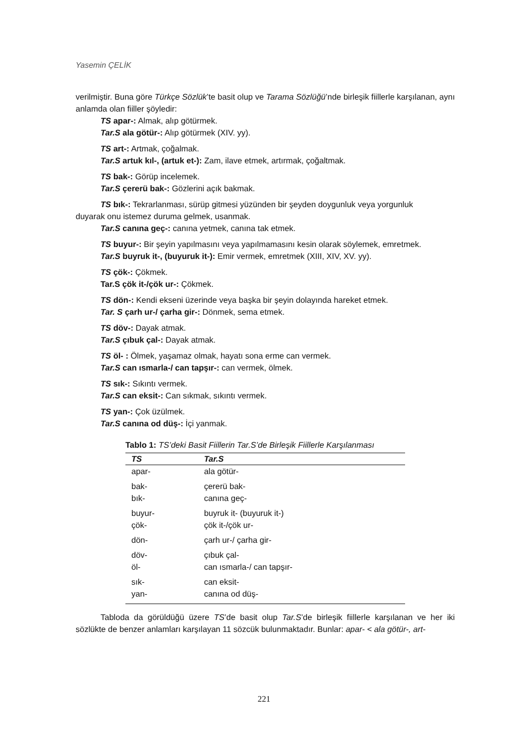Yasemin ÇELİK
verilmiştir. Buna göre Türkçe Sözlük’te basit olup ve Tarama Sözlüğü’nde birleşik fiillerle karşılanan, aynı anlamda olan fiiller şöyledir:
TS apar-: Almak, alıp götürmek.
Tar.S ala götür-: Alıp götürmek (XIV. yy).
TS art-: Artmak, çoğalmak.
Tar.S artuk kıl-, (artuk et-): Zam, ilave etmek, artırmak, çoğaltmak.
TS bak-: Görüp incelemek.
Tar.S çererü bak-: Gözlerini açık bakmak.
TS bık-: Tekrarlanması, sürüp gitmesi yüzünden bir şeyden doygunluk veya yorgunluk
duyarak onu istemez duruma gelmek, usanmak.
Tar.S canına geç-: canına yetmek, canına tak etmek.
TS buyur-: Bir şeyin yapılmasını veya yapılmamasını kesin olarak söylemek, emretmek.
Tar.S buyruk it-, (buyuruk it-): Emir vermek, emretmek (XIII, XIV, XV. yy).
TS çök-: Çökmek.
Tar.S çök it-/çök ur-: Çökmek.
TS dön-: Kendi ekseni üzerinde veya başka bir şeyin dolayında hareket etmek.
Tar. S çarh ur-/ çarha gir-: Dönmek, sema etmek.
TS döv-: Dayak atmak.
Tar.S çıbuk çal-: Dayak atmak.
TS öl- : Ölmek, yaşamaz olmak, hayatı sona erme can vermek.
Tar.S can ısmarla-/ can tapşır-: can vermek, ölmek.
TS sık-: Sıkıntı vermek.
Tar.S can eksit-: Can sıkmak, sıkıntı vermek.
TS yan-: Çok üzülmek.
Tar.S canına od düş-: İçi yanmak.
Tablo 1: TS’deki Basit Fiillerin Tar.S’de Birleşik Fiillerle Karşılanması
| TS | Tar.S |
| --- | --- |
| apar- | ala götür- |
| bak- bık- | çererü bak- canına geç- |
| buyur- çök- | buyruk it- (buyuruk it-) çök it-/çök ur- |
| dön- | çarh ur-/ çarha gir- |
| döv- öl- | çıbuk çal- can ısmarla-/ can tapşır- |
| sık- yan- | can eksit- canına od düş- |
Tabloda da görüldüğü üzere TS’de basit olup Tar.S’de birleşik fiillerle karşılanan ve her iki sözlükte de benzer anlamları karşılayan 11 sözcük bulunmaktadır. Bunlar: apar- < ala götür-, art-
221